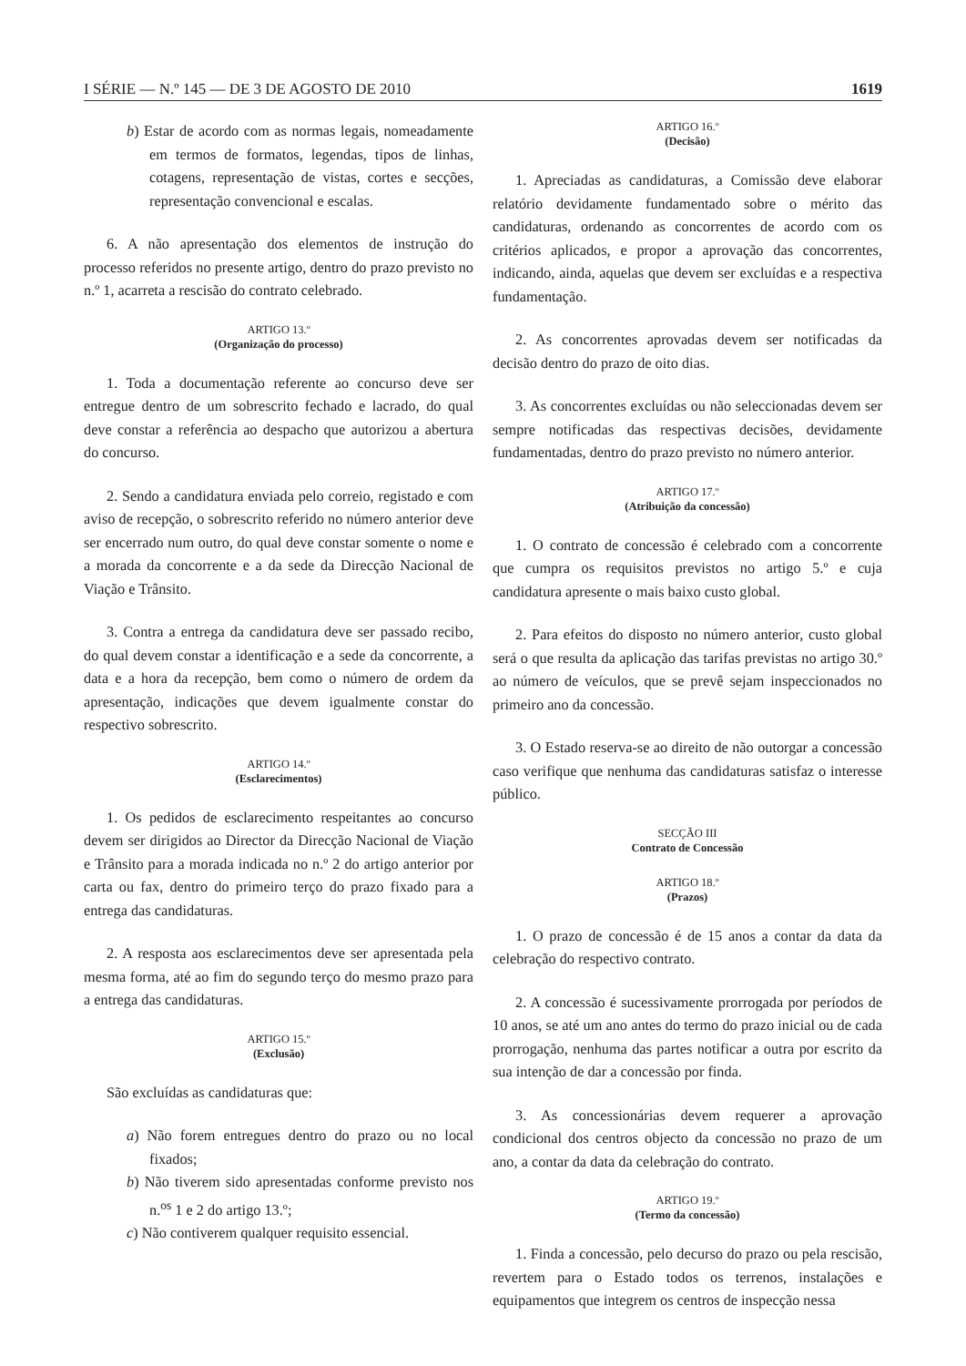I SÉRIE — N.º 145 — DE 3 DE AGOSTO DE 2010 1619
b) Estar de acordo com as normas legais, nomeadamente em termos de formatos, legendas, tipos de linhas, cotagens, representação de vistas, cortes e secções, representação convencional e escalas.
6. A não apresentação dos elementos de instrução do processo referidos no presente artigo, dentro do prazo previsto no n.º 1, acarreta a rescisão do contrato celebrado.
ARTIGO 13.º
(Organização do processo)
1. Toda a documentação referente ao concurso deve ser entregue dentro de um sobrescrito fechado e lacrado, do qual deve constar a referência ao despacho que autorizou a abertura do concurso.
2. Sendo a candidatura enviada pelo correio, registado e com aviso de recepção, o sobrescrito referido no número anterior deve ser encerrado num outro, do qual deve constar somente o nome e a morada da concorrente e a da sede da Direcção Nacional de Viação e Trânsito.
3. Contra a entrega da candidatura deve ser passado recibo, do qual devem constar a identificação e a sede da concorrente, a data e a hora da recepção, bem como o número de ordem da apresentação, indicações que devem igualmente constar do respectivo sobrescrito.
ARTIGO 14.º
(Esclarecimentos)
1. Os pedidos de esclarecimento respeitantes ao concurso devem ser dirigidos ao Director da Direcção Nacional de Viação e Trânsito para a morada indicada no n.º 2 do artigo anterior por carta ou fax, dentro do primeiro terço do prazo fixado para a entrega das candidaturas.
2. A resposta aos esclarecimentos deve ser apresentada pela mesma forma, até ao fim do segundo terço do mesmo prazo para a entrega das candidaturas.
ARTIGO 15.º
(Exclusão)
São excluídas as candidaturas que:
a) Não forem entregues dentro do prazo ou no local fixados;
b) Não tiverem sido apresentadas conforme previsto nos n.<sup>os</sup> 1 e 2 do artigo 13.º;
c) Não contiverem qualquer requisito essencial.
ARTIGO 16.º
(Decisão)
1. Apreciadas as candidaturas, a Comissão deve elaborar relatório devidamente fundamentado sobre o mérito das candidaturas, ordenando as concorrentes de acordo com os critérios aplicados, e propor a aprovação das concorrentes, indicando, ainda, aquelas que devem ser excluídas e a respectiva fundamentação.
2. As concorrentes aprovadas devem ser notificadas da decisão dentro do prazo de oito dias.
3. As concorrentes excluídas ou não seleccionadas devem ser sempre notificadas das respectivas decisões, devidamente fundamentadas, dentro do prazo previsto no número anterior.
ARTIGO 17.º
(Atribuição da concessão)
1. O contrato de concessão é celebrado com a concorrente que cumpra os requisitos previstos no artigo 5.º e cuja candidatura apresente o mais baixo custo global.
2. Para efeitos do disposto no número anterior, custo global será o que resulta da aplicação das tarifas previstas no artigo 30.º ao número de veículos, que se prevê sejam inspeccionados no primeiro ano da concessão.
3. O Estado reserva-se ao direito de não outorgar a concessão caso verifique que nenhuma das candidaturas satisfaz o interesse público.
SECÇÃO III
Contrato de Concessão
ARTIGO 18.º
(Prazos)
1. O prazo de concessão é de 15 anos a contar da data da celebração do respectivo contrato.
2. A concessão é sucessivamente prorrogada por períodos de 10 anos, se até um ano antes do termo do prazo inicial ou de cada prorrogação, nenhuma das partes notificar a outra por escrito da sua intenção de dar a concessão por finda.
3. As concessionárias devem requerer a aprovação condicional dos centros objecto da concessão no prazo de um ano, a contar da data da celebração do contrato.
ARTIGO 19.º
(Termo da concessão)
1. Finda a concessão, pelo decurso do prazo ou pela rescisão, revertem para o Estado todos os terrenos, instalações e equipamentos que integrem os centros de inspecção nessa